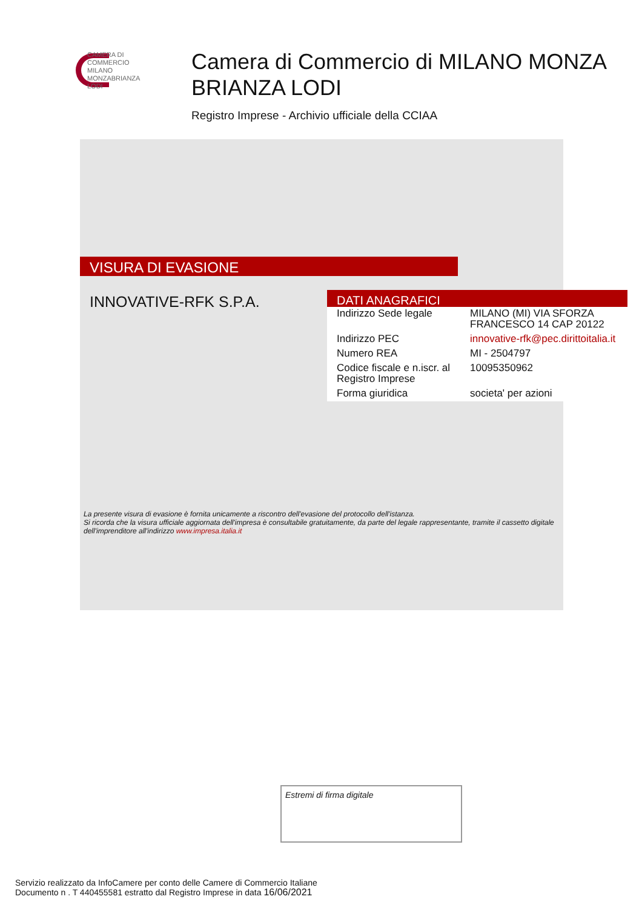CAMERA DI
COMMERCIO
MILANO
MONZABRIANZA
LODI
Camera di Commercio di MILANO MONZA
BRIANZA LODI
Registro Imprese - Archivio ufficiale della CCIAA
VISURA DI EVASIONE
INNOVATIVE-RFK S.P.A.
DATI ANAGRAFICI
| Indirizzo Sede legale | MILANO (MI) VIA SFORZA FRANCESCO 14 CAP 20122 |
| Indirizzo PEC | innovative-rfk@pec.dirittoitalia.it |
| Numero REA | MI - 2504797 |
| Codice fiscale e n.iscr. al Registro Imprese | 10095350962 |
| Forma giuridica | societa' per azioni |
La presente visura di evasione è fornita unicamente a riscontro dell'evasione del protocollo dell'istanza.
Si ricorda che la visura ufficiale aggiornata dell'impresa è consultabile gratuitamente, da parte del legale rappresentante, tramite il cassetto digitale dell'imprenditore all'indirizzo www.impresa.italia.it
Estremi di firma digitale
Servizio realizzato da InfoCamere per conto delle Camere di Commercio Italiane
Documento n . T 440455581 estratto dal Registro Imprese in data 16/06/2021